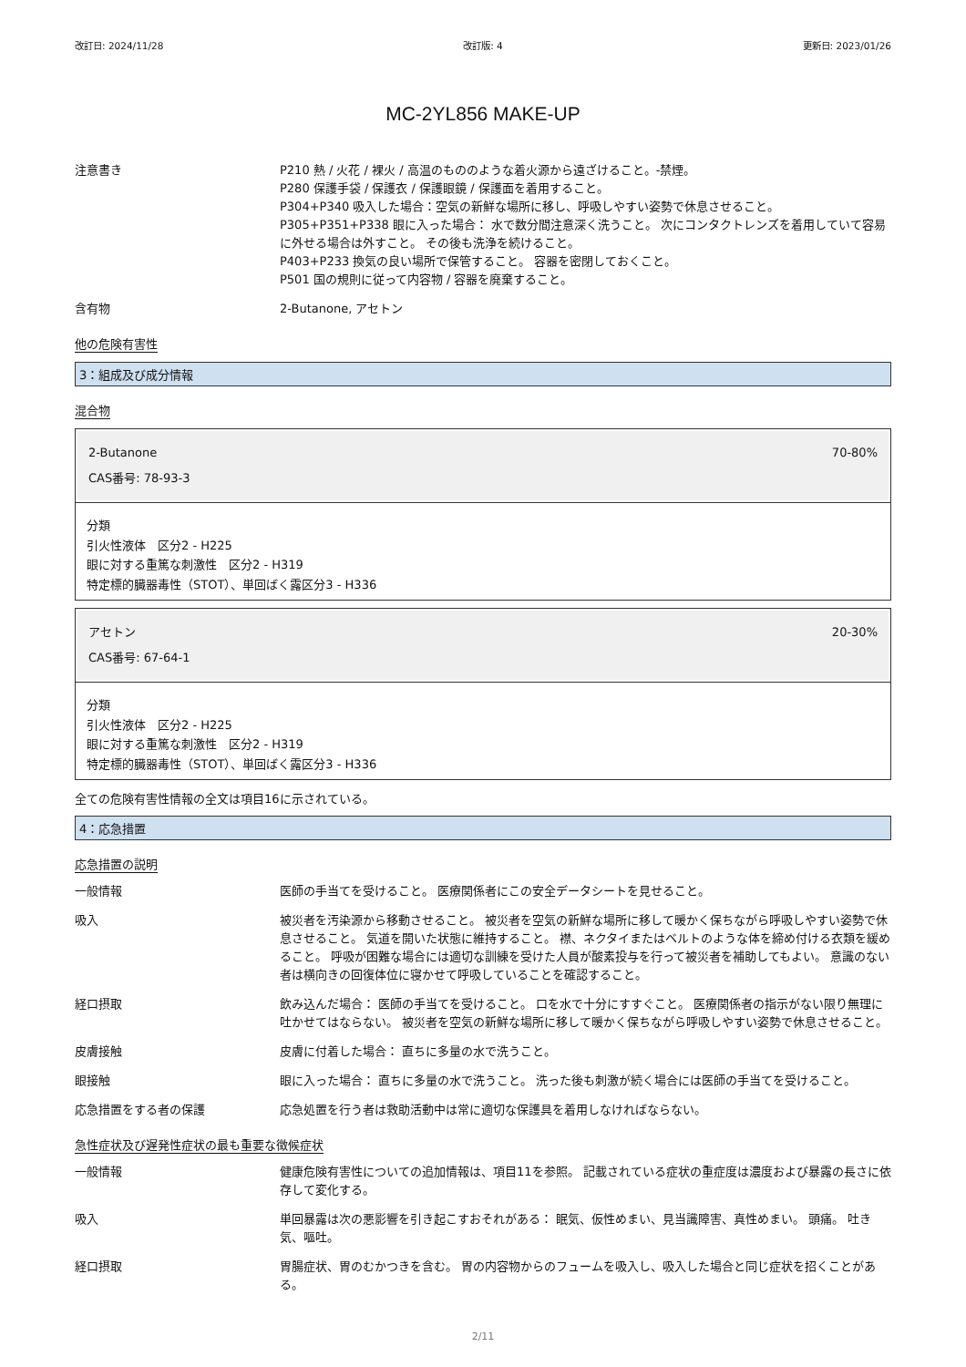改訂日: 2024/11/28 改訂版: 4 更新日: 2023/01/26
MC-2YL856 MAKE-UP
注意書き P210 熱 / 火花 / 裸火 / 高温のもののような着火源から遠ざけること。-禁煙。
P280 保護手袋 / 保護衣 / 保護眼鏡 / 保護面を着用すること。
P304+P340 吸入した場合：空気の新鮮な場所に移し、呼吸しやすい姿勢で休息させること。
P305+P351+P338 眼に入った場合： 水で数分間注意深く洗うこと。 次にコンタクトレンズを着用していて容易に外せる場合は外すこと。 その後も洗浄を続けること。
P403+P233 換気の良い場所で保管すること。 容器を密閉しておくこと。
P501 国の規則に従って内容物 / 容器を廃棄すること。
含有物 2-Butanone, アセトン
他の危険有害性
3：組成及び成分情報
混合物
2-Butanone 70-80%
CAS番号: 78-93-3
分類
引火性液体　区分2 - H225
眼に対する重篤な刺激性　区分2 - H319
特定標的臓器毒性（STOT）、単回ばく露区分3 - H336
アセトン 20-30%
CAS番号: 67-64-1
分類
引火性液体　区分2 - H225
眼に対する重篤な刺激性　区分2 - H319
特定標的臓器毒性（STOT）、単回ばく露区分3 - H336
全ての危険有害性情報の全文は項目16に示されている。
4：応急措置
応急措置の説明
一般情報 医師の手当てを受けること。 医療関係者にこの安全データシートを見せること。
吸入 被災者を汚染源から移動させること。 被災者を空気の新鮮な場所に移して暖かく保ちながら呼吸しやすい姿勢で休息させること。 気道を開いた状態に維持すること。 襟、ネクタイまたはベルトのような体を締め付ける衣類を緩めること。 呼吸が困難な場合には適切な訓練を受けた人員が酸素投与を行って被災者を補助してもよい。 意識のない者は横向きの回復体位に寝かせて呼吸していることを確認すること。
経口摂取 飲み込んだ場合： 医師の手当てを受けること。 口を水で十分にすすぐこと。 医療関係者の指示がない限り無理に吐かせてはならない。 被災者を空気の新鮮な場所に移して暖かく保ちながら呼吸しやすい姿勢で休息させること。
皮膚接触 皮膚に付着した場合： 直ちに多量の水で洗うこと。
眼接触 眼に入った場合： 直ちに多量の水で洗うこと。 洗った後も刺激が続く場合には医師の手当てを受けること。
応急措置をする者の保護 応急処置を行う者は救助活動中は常に適切な保護具を着用しなければならない。
急性症状及び遅発性症状の最も重要な徴候症状
一般情報 健康危険有害性についての追加情報は、項目11を参照。 記載されている症状の重症度は濃度および暴露の長さに依存して変化する。
吸入 単回暴露は次の悪影響を引き起こすおそれがある： 眠気、仮性めまい、見当識障害、真性めまい。 頭痛。 吐き気、嘔吐。
経口摂取 胃腸症状、胃のむかつきを含む。 胃の内容物からのフュームを吸入し、吸入した場合と同じ症状を招くことがある。
2/11